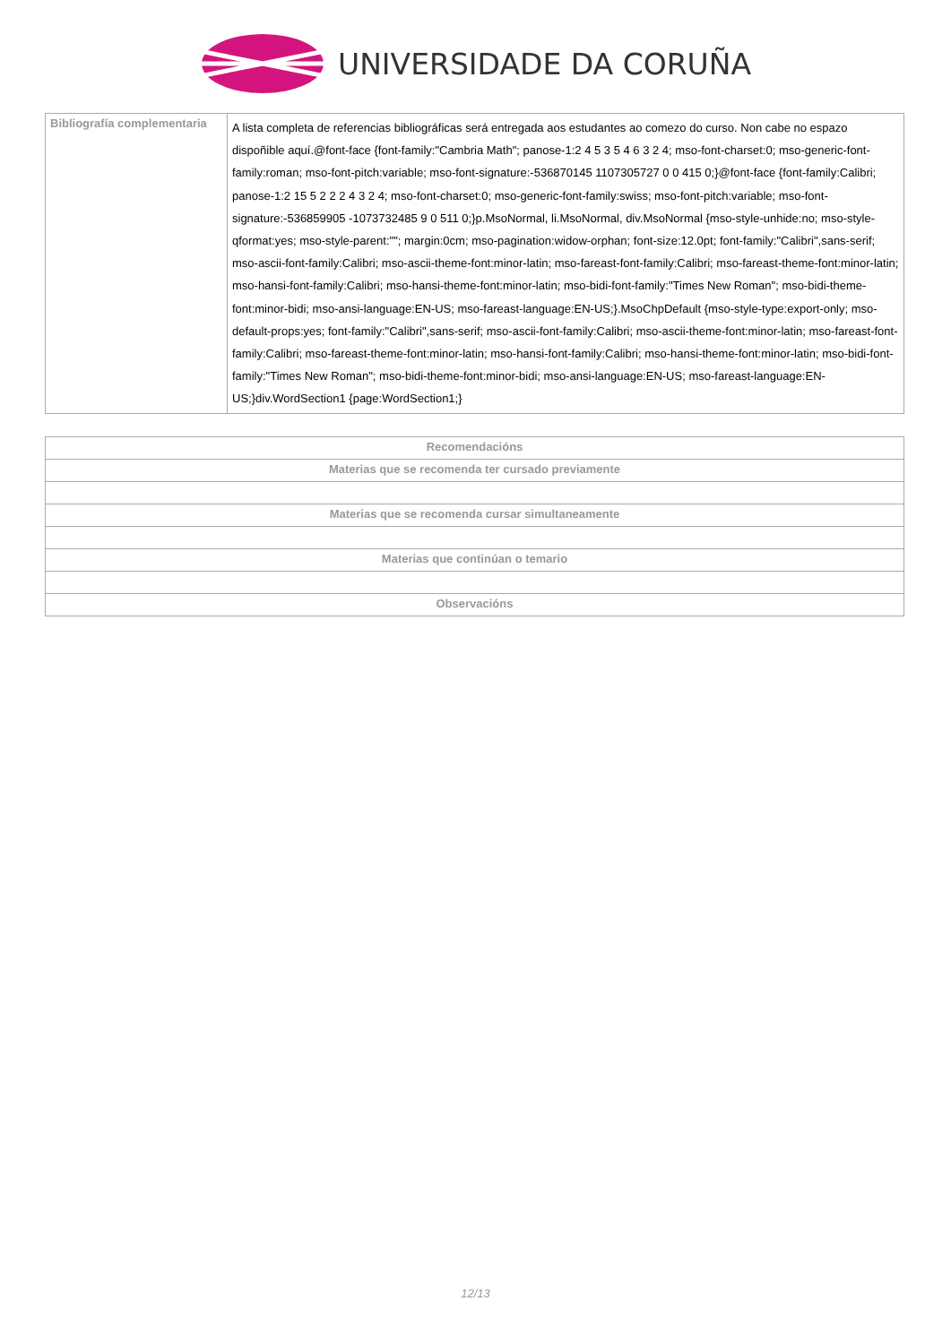UNIVERSIDADE DA CORUÑA
| Bibliografía complementaria | A lista completa de referencias bibliográficas será entregada aos estudantes ao comezo do curso. Non cabe no espazo dispoñible aquí.@font-face {font-family:"Cambria Math"; panose-1:2 4 5 3 5 4 6 3 2 4; mso-font-charset:0; mso-generic-font-family:roman; mso-font-pitch:variable; mso-font-signature:-536870145 1107305727 0 0 415 0;}@font-face {font-family:Calibri; panose-1:2 15 5 2 2 2 4 3 2 4; mso-font-charset:0; mso-generic-font-family:swiss; mso-font-pitch:variable; mso-font-signature:-536859905 -1073732485 9 0 511 0;}p.MsoNormal, li.MsoNormal, div.MsoNormal {mso-style-unhide:no; mso-style-qformat:yes; mso-style-parent:""; margin:0cm; mso-pagination:widow-orphan; font-size:12.0pt; font-family:"Calibri",sans-serif; mso-ascii-font-family:Calibri; mso-ascii-theme-font:minor-latin; mso-fareast-font-family:Calibri; mso-fareast-theme-font:minor-latin; mso-hansi-font-family:Calibri; mso-hansi-theme-font:minor-latin; mso-bidi-font-family:"Times New Roman"; mso-bidi-theme-font:minor-bidi; mso-ansi-language:EN-US; mso-fareast-language:EN-US;}.MsoChpDefault {mso-style-type:export-only; mso-default-props:yes; font-family:"Calibri",sans-serif; mso-ascii-font-family:Calibri; mso-ascii-theme-font:minor-latin; mso-fareast-font-family:Calibri; mso-fareast-theme-font:minor-latin; mso-hansi-font-family:Calibri; mso-hansi-theme-font:minor-latin; mso-bidi-font-family:"Times New Roman"; mso-bidi-theme-font:minor-bidi; mso-ansi-language:EN-US; mso-fareast-language:EN-US;}div.WordSection1 {page:WordSection1;} |
| Recomendacións |
| --- |
| Materias que se recomenda ter cursado previamente |
| Materias que se recomenda cursar simultaneamente |
| Materias que continúan o temario |
| Observacións |
12/13